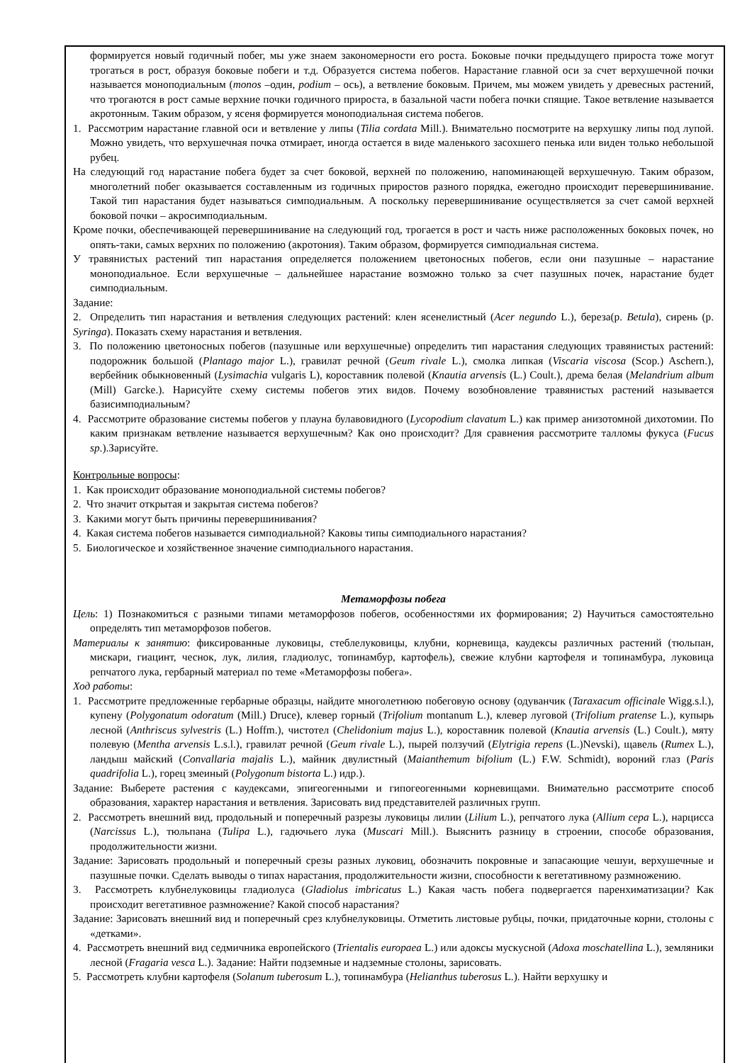формируется новый годичный побег, мы уже знаем закономерности его роста. Боковые почки предыдущего прироста тоже могут трогаться в рост, образуя боковые побеги и т.д. Образуется система побегов. Нарастание главной оси за счет верхушечной почки называется моноподиальным (monos –один, podium – ось), а ветвление боковым. Причем, мы можем увидеть у древесных растений, что трогаются в рост самые верхние почки годичного прироста, в базальной части побега почки спящие. Такое ветвление называется акротонным. Таким образом, у ясеня формируется моноподиальная система побегов.
1. Рассмотрим нарастание главной оси и ветвление у липы (Tilia cordata Mill.). Внимательно посмотрите на верхушку липы под лупой. Можно увидеть, что верхушечная почка отмирает, иногда остается в виде маленького засохшего пенька или виден только небольшой рубец.
На следующий год нарастание побега будет за счет боковой, верхней по положению, напоминающей верхушечную. Таким образом, многолетний побег оказывается составленным из годичных приростов разного порядка, ежегодно происходит перевершинивание. Такой тип нарастания будет называться симподиальным. А поскольку перевершинивание осуществляется за счет самой верхней боковой почки – акросимподиальным.
Кроме почки, обеспечивающей перевершинивание на следующий год, трогается в рост и часть ниже расположенных боковых почек, но опять-таки, самых верхних по положению (акротония). Таким образом, формируется симподиальная система.
У травянистых растений тип нарастания определяется положением цветоносных побегов, если они пазушные – нарастание моноподиальное. Если верхушечные – дальнейшее нарастание возможно только за счет пазушных почек, нарастание будет симподиальным.
Задание:
2. Определить тип нарастания и ветвления следующих растений: клен ясенелистный (Acer negundo L.), береза(р. Betula), сирень (р. Syringa). Показать схему нарастания и ветвления.
3. По положению цветоносных побегов (пазушные или верхушечные) определить тип нарастания следующих травянистых растений: подорожник большой (Plantago major L.), гравилат речной (Geum rivale L.), смолка липкая (Viscaria viscosa (Scop.) Aschern.), вербейник обыкновенный (Lysimachia vulgaris L), короставник полевой (Knautia arvensis (L.) Coult.), дрема белая (Melandrium album (Mill) Garcke.). Нарисуйте схему системы побегов этих видов. Почему возобновление травянистых растений называется базисимподиальным?
4. Рассмотрите образование системы побегов у плауна булавовидного (Lycopodium clavatum L.) как пример анизотомной дихотомии. По каким признакам ветвление называется верхушечным? Как оно происходит? Для сравнения рассмотрите талломы фукуса (Fucus sp.).Зарисуйте.
Контрольные вопросы:
1. Как происходит образование моноподиальной системы побегов?
2. Что значит открытая и закрытая система побегов?
3. Какими могут быть причины перевершинивания?
4. Какая система побегов называется симподиальной? Каковы типы симподиального нарастания?
5. Биологическое и хозяйственное значение симподиального нарастания.
Метаморфозы побега
Цель: 1) Познакомиться с разными типами метаморфозов побегов, особенностями их формирования; 2) Научиться самостоятельно определять тип метаморфозов побегов.
Материалы к занятию: фиксированные луковицы, стеблелуковицы, клубни, корневища, каудексы различных растений (тюльпан, мискари, гиацинт, чеснок, лук, лилия, гладиолус, топинамбур, картофель), свежие клубни картофеля и топинамбура, луковица репчатого лука, гербарный материал по теме «Метаморфозы побега».
Ход работы:
1. Рассмотрите предложенные гербарные образцы, найдите многолетнюю побеговую основу (одуванчик (Taraxacum officinale Wigg.s.l.), купену (Polygonatum odoratum (Mill.) Druce), клевер горный (Trifolium montanum L.), клевер луговой (Trifolium pratense L.), купырь лесной (Anthriscus sylvestris (L.) Hoffm.), чистотел (Chelidonium majus L.), короставник полевой (Knautia arvensis (L.) Coult.), мяту полевую (Mentha arvensis L.s.l.), гравилат речной (Geum rivale L.), пырей ползучий (Elytrigia repens (L.)Nevski), щавель (Rumex L.), ландыш майский (Convallaria majalis L.), майник двулистный (Maianthemum bifolium (L.) F.W. Schmidt), вороний глаз (Paris quadrifolia L.), горец змеиный (Polygonum bistorta L.) идр.).
Задание: Выберете растения с каудексами, эпигеогенными и гипогеогенными корневищами. Внимательно рассмотрите способ образования, характер нарастания и ветвления. Зарисовать вид представителей различных групп.
2. Рассмотреть внешний вид, продольный и поперечный разрезы луковицы лилии (Lilium L.), репчатого лука (Allium cepa L.), нарцисса (Narcissus L.), тюльпана (Tulipa L.), гадючьего лука (Muscari Mill.). Выяснить разницу в строении, способе образования, продолжительности жизни.
Задание: Зарисовать продольный и поперечный срезы разных луковиц, обозначить покровные и запасающие чешуи, верхушечные и пазушные почки. Сделать выводы о типах нарастания, продолжительности жизни, способности к вегетативному размножению.
3. Рассмотреть клубнелуковицы гладиолуса (Gladiolus imbricatus L.) Какая часть побега подвергается паренхиматизации? Как происходит вегетативное размножение? Какой способ нарастания?
Задание: Зарисовать внешний вид и поперечный срез клубнелуковицы. Отметить листовые рубцы, почки, придаточные корни, столоны с «детками».
4. Рассмотреть внешний вид седмичника европейского (Trientalis europaea L.) или адоксы мускусной (Adoxa moschatellina L.), земляники лесной (Fragaria vesca L.). Задание: Найти подземные и надземные столоны, зарисовать.
5. Рассмотреть клубни картофеля (Solanum tuberosum L.), топинамбура (Helianthus tuberosus L.). Найти верхушку и